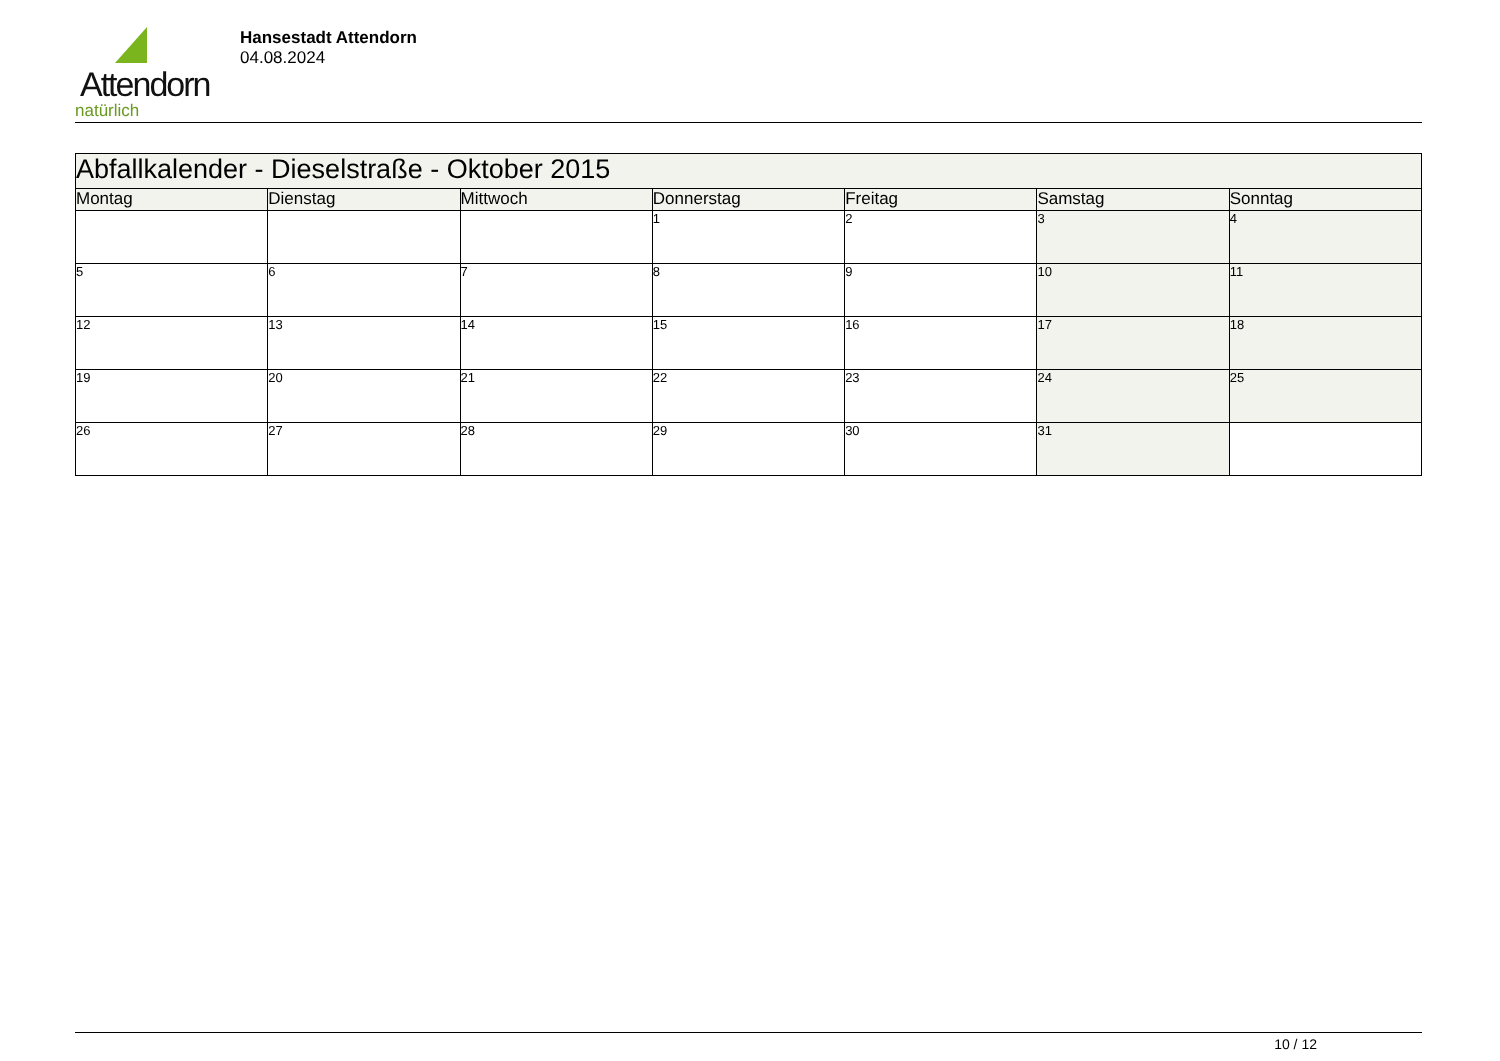Attendorn
natürlich
Hansestadt Attendorn
04.08.2024
| Abfallkalender - Dieselstraße - Oktober 2015 | | | | | | |
| Montag | Dienstag | Mittwoch | Donnerstag | Freitag | Samstag | Sonntag |
| | | | 1 | 2 | 3 | 4 |
| 5 | 6 | 7 | 8 | 9 | 10 | 11 |
| 12 | 13 | 14 | 15 | 16 | 17 | 18 |
| 19 | 20 | 21 | 22 | 23 | 24 | 25 |
| 26 | 27 | 28 | 29 | 30 | 31 | |
10 / 12